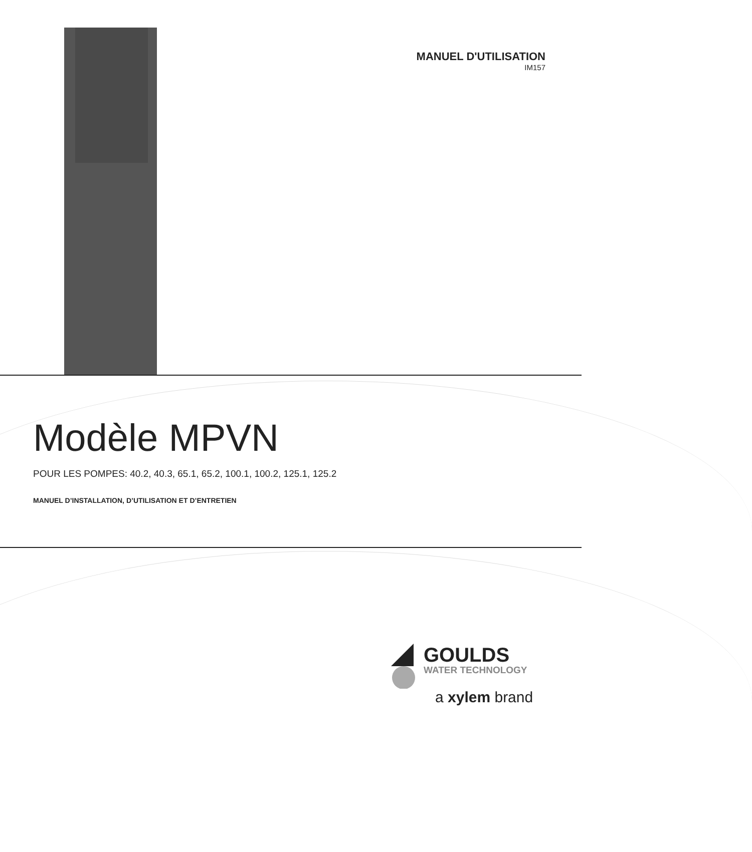MANUEL D'UTILISATION
IM157
Modèle MPVN
POUR LES POMPES: 40.2, 40.3, 65.1, 65.2, 100.1, 100.2, 125.1, 125.2
MANUEL D’INSTALLATION, D’UTILISATION ET D’ENTRETIEN
GOULDS
WATER TECHNOLOGY
a xylem brand